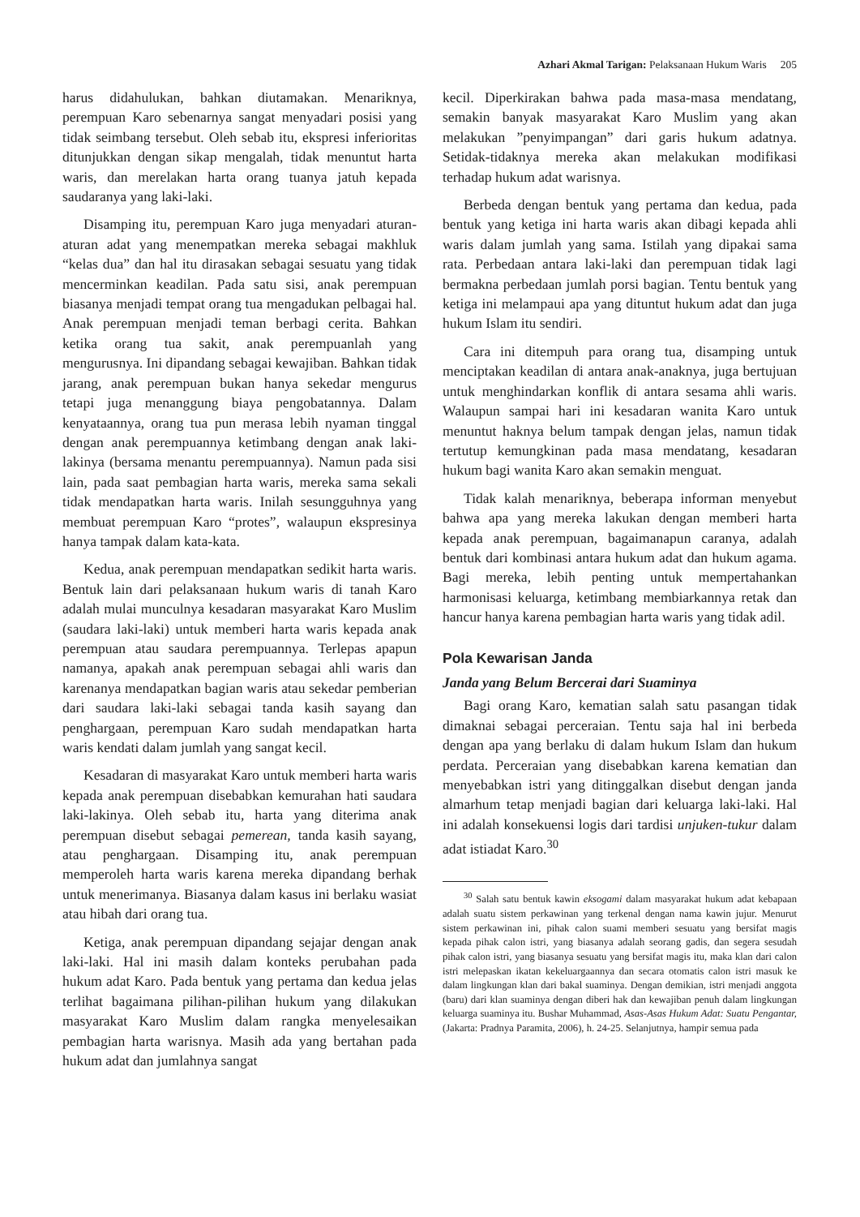Azhari Akmal Tarigan: Pelaksanaan Hukum Waris 205
harus didahulukan, bahkan diutamakan. Menariknya, perempuan Karo sebenarnya sangat menyadari posisi yang tidak seimbang tersebut. Oleh sebab itu, ekspresi inferioritas ditunjukkan dengan sikap mengalah, tidak menuntut harta waris, dan merelakan harta orang tuanya jatuh kepada saudaranya yang laki-laki.
Disamping itu, perempuan Karo juga menyadari aturan-aturan adat yang menempatkan mereka sebagai makhluk “kelas dua” dan hal itu dirasakan sebagai sesuatu yang tidak mencerminkan keadilan. Pada satu sisi, anak perempuan biasanya menjadi tempat orang tua mengadukan pelbagai hal. Anak perempuan menjadi teman berbagi cerita. Bahkan ketika orang tua sakit, anak perempuanlah yang mengurusnya. Ini dipandang sebagai kewajiban. Bahkan tidak jarang, anak perempuan bukan hanya sekedar mengurus tetapi juga menanggung biaya pengobatannya. Dalam kenyataannya, orang tua pun merasa lebih nyaman tinggal dengan anak perempuannya ketimbang dengan anak laki-lakinya (bersama menantu perempuannya). Namun pada sisi lain, pada saat pembagian harta waris, mereka sama sekali tidak mendapatkan harta waris. Inilah sesungguhnya yang membuat perempuan Karo “protes”, walaupun ekspresinya hanya tampak dalam kata-kata.
Kedua, anak perempuan mendapatkan sedikit harta waris. Bentuk lain dari pelaksanaan hukum waris di tanah Karo adalah mulai munculnya kesadaran masyarakat Karo Muslim (saudara laki-laki) untuk memberi harta waris kepada anak perempuan atau saudara perempuannya. Terlepas apapun namanya, apakah anak perempuan sebagai ahli waris dan karenanya mendapatkan bagian waris atau sekedar pemberian dari saudara laki-laki sebagai tanda kasih sayang dan penghargaan, perempuan Karo sudah mendapatkan harta waris kendati dalam jumlah yang sangat kecil.
Kesadaran di masyarakat Karo untuk memberi harta waris kepada anak perempuan disebabkan kemurahan hati saudara laki-lakinya. Oleh sebab itu, harta yang diterima anak perempuan disebut sebagai pemerean, tanda kasih sayang, atau penghargaan. Disamping itu, anak perempuan memperoleh harta waris karena mereka dipandang berhak untuk menerimanya. Biasanya dalam kasus ini berlaku wasiat atau hibah dari orang tua.
Ketiga, anak perempuan dipandang sejajar dengan anak laki-laki. Hal ini masih dalam konteks perubahan pada hukum adat Karo. Pada bentuk yang pertama dan kedua jelas terlihat bagaimana pilihan-pilihan hukum yang dilakukan masyarakat Karo Muslim dalam rangka menyelesaikan pembagian harta warisnya. Masih ada yang bertahan pada hukum adat dan jumlahnya sangat
kecil. Diperkirakan bahwa pada masa-masa mendatang, semakin banyak masyarakat Karo Muslim yang akan melakukan ”penyimpangan” dari garis hukum adatnya. Setidak-tidaknya mereka akan melakukan modifikasi terhadap hukum adat warisnya.
Berbeda dengan bentuk yang pertama dan kedua, pada bentuk yang ketiga ini harta waris akan dibagi kepada ahli waris dalam jumlah yang sama. Istilah yang dipakai sama rata. Perbedaan antara laki-laki dan perempuan tidak lagi bermakna perbedaan jumlah porsi bagian. Tentu bentuk yang ketiga ini melampaui apa yang dituntut hukum adat dan juga hukum Islam itu sendiri.
Cara ini ditempuh para orang tua, disamping untuk menciptakan keadilan di antara anak-anaknya, juga bertujuan untuk menghindarkan konflik di antara sesama ahli waris. Walaupun sampai hari ini kesadaran wanita Karo untuk menuntut haknya belum tampak dengan jelas, namun tidak tertutup kemungkinan pada masa mendatang, kesadaran hukum bagi wanita Karo akan semakin menguat.
Tidak kalah menariknya, beberapa informan menyebut bahwa apa yang mereka lakukan dengan memberi harta kepada anak perempuan, bagaimanapun caranya, adalah bentuk dari kombinasi antara hukum adat dan hukum agama. Bagi mereka, lebih penting untuk mempertahankan harmonisasi keluarga, ketimbang membiarkannya retak dan hancur hanya karena pembagian harta waris yang tidak adil.
Pola Kewarisan Janda
Janda yang Belum Bercerai dari Suaminya
Bagi orang Karo, kematian salah satu pasangan tidak dimaknai sebagai perceraian. Tentu saja hal ini berbeda dengan apa yang berlaku di dalam hukum Islam dan hukum perdata. Perceraian yang disebabkan karena kematian dan menyebabkan istri yang ditinggalkan disebut dengan janda almarhum tetap menjadi bagian dari keluarga laki-laki. Hal ini adalah konsekuensi logis dari tardisi unjuken-tukur dalam adat istiadat Karo.<sup>30</sup>
<sup>30</sup> Salah satu bentuk kawin eksogami dalam masyarakat hukum adat kebapaan adalah suatu sistem perkawinan yang terkenal dengan nama kawin jujur. Menurut sistem perkawinan ini, pihak calon suami memberi sesuatu yang bersifat magis kepada pihak calon istri, yang biasanya adalah seorang gadis, dan segera sesudah pihak calon istri, yang biasanya sesuatu yang bersifat magis itu, maka klan dari calon istri melepaskan ikatan kekeluargaannya dan secara otomatis calon istri masuk ke dalam lingkungan klan dari bakal suaminya. Dengan demikian, istri menjadi anggota (baru) dari klan suaminya dengan diberi hak dan kewajiban penuh dalam lingkungan keluarga suaminya itu. Bushar Muhammad, Asas-Asas Hukum Adat: Suatu Pengantar, (Jakarta: Pradnya Paramita, 2006), h. 24-25. Selanjutnya, hampir semua pada